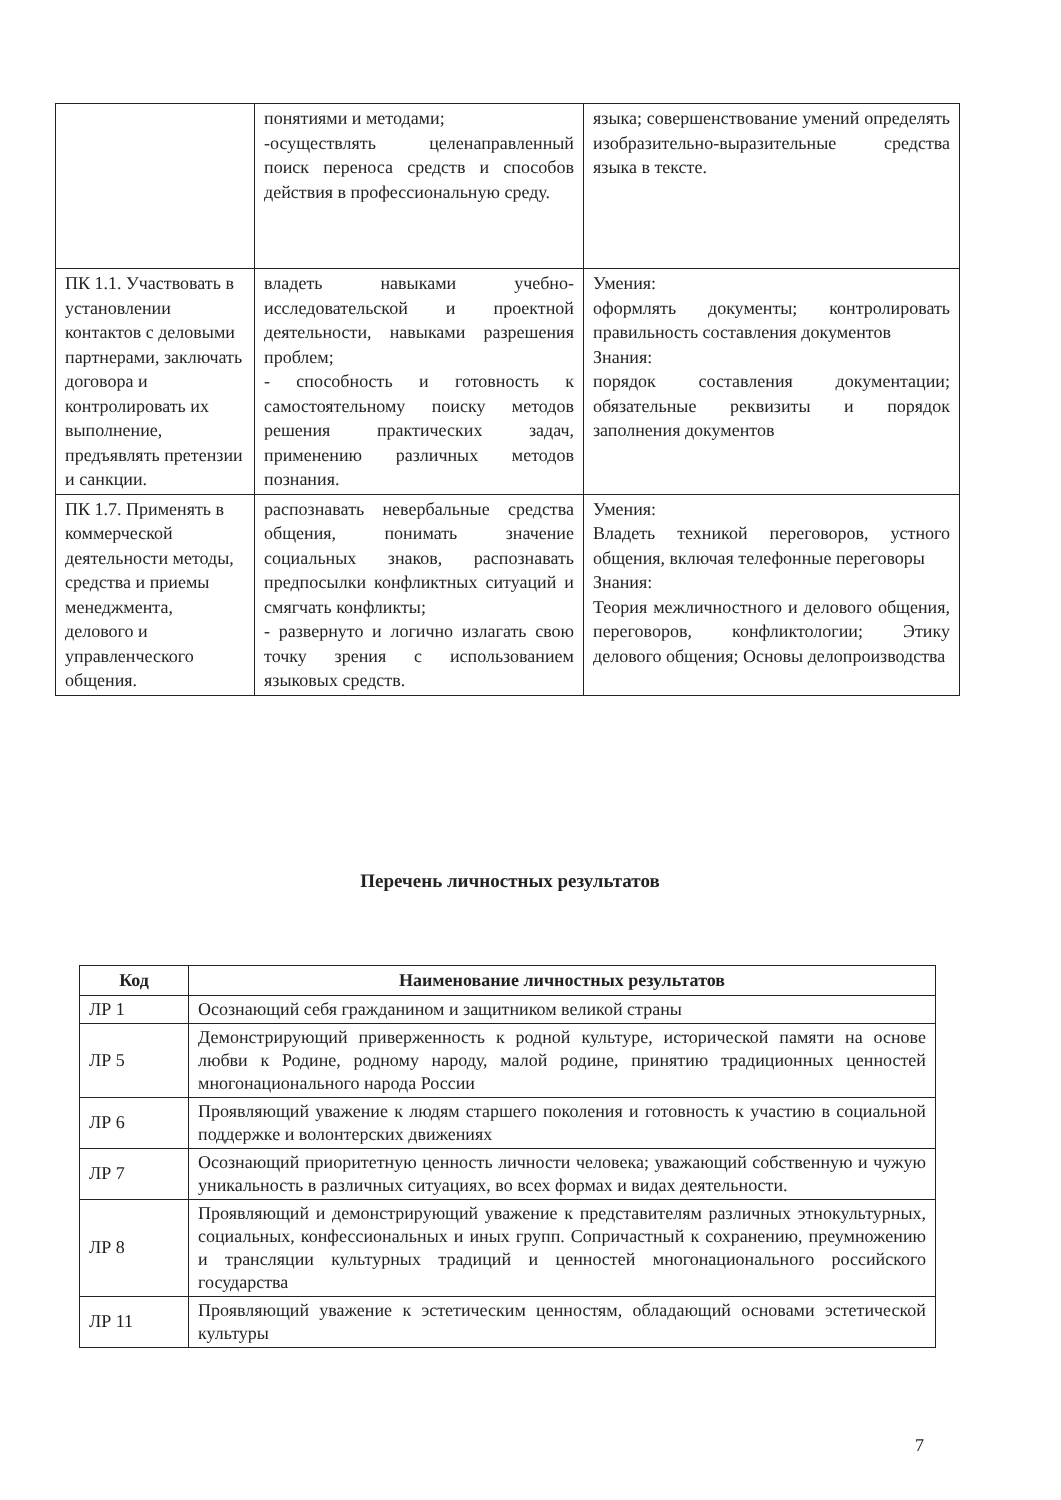| | понятиями и методами; -осуществлять целенаправленный поиск переноса средств и способов действия в профессиональную среду. | языка; совершенствование умений определять изобразительно-выразительные средства языка в тексте. |
| ПК 1.1. Участвовать в установлении контактов с деловыми партнерами, заключать договора и контролировать их выполнение, предъявлять претензии и санкции. | владеть навыками учебно-исследовательской и проектной деятельности, навыками разрешения проблем; - способность и готовность к самостоятельному поиску методов решения практических задач, применению различных методов познания. | Умения: оформлять документы; контролировать правильность составления документов Знания: порядок составления документации; обязательные реквизиты и порядок заполнения документов |
| ПК 1.7. Применять в коммерческой деятельности методы, средства и приемы менеджмента, делового и управленческого общения. | распознавать невербальные средства общения, понимать значение социальных знаков, распознавать предпосылки конфликтных ситуаций и смягчать конфликты; - развернуто и логично излагать свою точку зрения с использованием языковых средств. | Умения: Владеть техникой переговоров, устного общения, включая телефонные переговоры Знания: Теория межличностного и делового общения, переговоров, конфликтологии; Этику делового общения; Основы делопроизводства |
Перечень личностных результатов
| Код | Наименование личностных результатов |
| --- | --- |
| ЛР 1 | Осознающий себя гражданином и защитником великой страны |
| ЛР 5 | Демонстрирующий приверженность к родной культуре, исторической памяти на основе любви к Родине, родному народу, малой родине, принятию традиционных ценностей многонационального народа России |
| ЛР 6 | Проявляющий уважение к людям старшего поколения и готовность к участию в социальной поддержке и волонтерских движениях |
| ЛР 7 | Осознающий приоритетную ценность личности человека; уважающий собственную и чужую уникальность в различных ситуациях, во всех формах и видах деятельности. |
| ЛР 8 | Проявляющий и демонстрирующий уважение к представителям различных этнокультурных, социальных, конфессиональных и иных групп. Сопричастный к сохранению, преумножению и трансляции культурных традиций и ценностей многонационального российского государства |
| ЛР 11 | Проявляющий уважение к эстетическим ценностям, обладающий основами эстетической культуры |
7